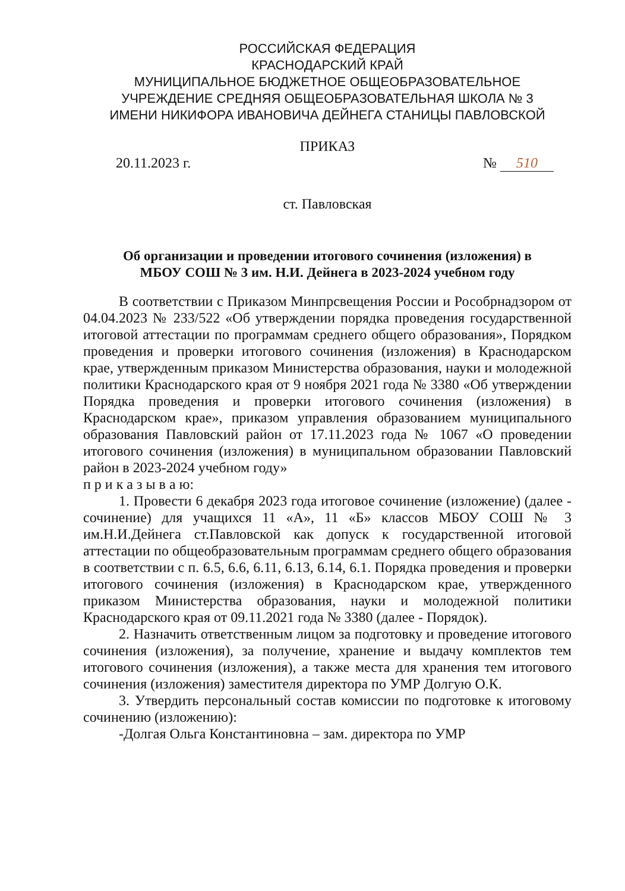РОССИЙСКАЯ ФЕДЕРАЦИЯ
КРАСНОДАРСКИЙ КРАЙ
МУНИЦИПАЛЬНОЕ БЮДЖЕТНОЕ ОБЩЕОБРАЗОВАТЕЛЬНОЕ
УЧРЕЖДЕНИЕ СРЕДНЯЯ ОБЩЕОБРАЗОВАТЕЛЬНАЯ ШКОЛА № 3
ИМЕНИ НИКИФОРА ИВАНОВИЧА ДЕЙНЕГА СТАНИЦЫ ПАВЛОВСКОЙ
ПРИКАЗ
20.11.2023 г. № 510
ст. Павловская
Об организации и проведении итогового сочинения (изложения) в
МБОУ СОШ № 3 им. Н.И. Дейнега в 2023-2024 учебном году
В соответствии с Приказом Минпрсвещения России и Рособрнадзором от 04.04.2023 № 233/522 «Об утверждении порядка проведения государственной итоговой аттестации по программам среднего общего образования», Порядком проведения и проверки итогового сочинения (изложения) в Краснодарском крае, утвержденным приказом Министерства образования, науки и молодежной политики Краснодарского края от 9 ноября 2021 года № 3380 «Об утверждении Порядка проведения и проверки итогового сочинения (изложения) в Краснодарском крае», приказом управления образованием муниципального образования Павловский район от 17.11.2023 года № 1067 «О проведении итогового сочинения (изложения) в муниципальном образовании Павловский район в 2023-2024 учебном году»
п р и к а з ы в а ю:
1. Провести 6 декабря 2023 года итоговое сочинение (изложение) (далее - сочинение) для учащихся 11 «А», 11 «Б» классов МБОУ СОШ № 3 им.Н.И.Дейнега ст.Павловской как допуск к государственной итоговой аттестации по общеобразовательным программам среднего общего образования в соответствии с п. 6.5, 6.6, 6.11, 6.13, 6.14, 6.1. Порядка проведения и проверки итогового сочинения (изложения) в Краснодарском крае, утвержденного приказом Министерства образования, науки и молодежной политики Краснодарского края от 09.11.2021 года № 3380 (далее - Порядок).
2. Назначить ответственным лицом за подготовку и проведение итогового сочинения (изложения), за получение, хранение и выдачу комплектов тем итогового сочинения (изложения), а также места для хранения тем итогового сочинения (изложения) заместителя директора по УМР Долгую О.К.
3. Утвердить персональный состав комиссии по подготовке к итоговому сочинению (изложению):
-Долгая Ольга Константиновна – зам. директора по УМР